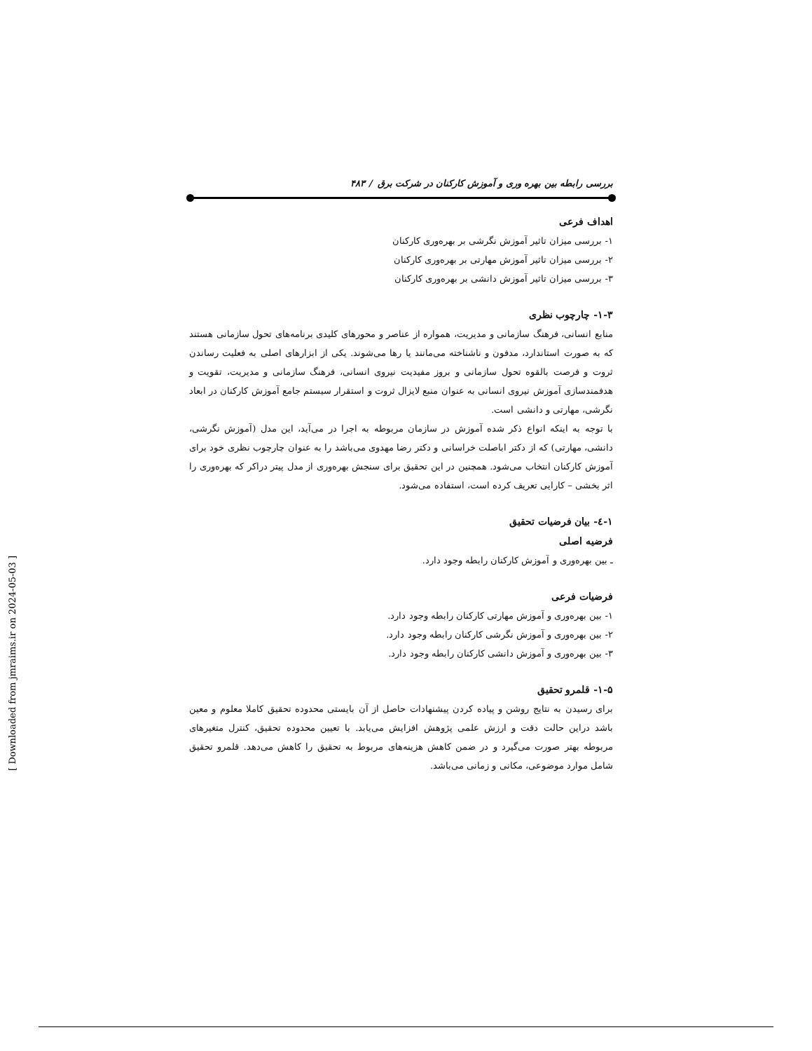بررسی رابطه بین بهره وری و آموزش کارکنان در شرکت برق / ۴۸۳
اهداف فرعی
۱- بررسی میزان تاثیر آموزش نگرشی بر بهره‌وری کارکنان
۲- بررسی میزان تاثیر آموزش مهارتی بر بهره‌وری کارکنان
۳- بررسی میزان تاثیر آموزش دانشی بر بهره‌وری کارکنان
۱-۳- چارچوب نظری
منابع انسانی، فرهنگ سازمانی و مدیریت، همواره از عناصر و محورهای کلیدی برنامه‌های تحول سازمانی هستند که به صورت استاندارد، مدفون و ناشناخته می‌مانند یا رها می‌شوند. یکی از ابزارهای اصلی به فعلیت رساندن ثروت و فرصت بالقوه تحول سازمانی و بروز مفیدیت نیروی انسانی، فرهنگ سازمانی و مدیریت، تقویت و هدفمندسازی آموزش نیروی انسانی به عنوان منبع لایزال ثروت و استقرار سیستم جامع آموزش کارکنان در ابعاد نگرشی، مهارتی و دانشی است.
با توجه به اینکه انواع ذکر شده آموزش در سازمان مربوطه به اجرا در می‌آید، این مدل (آموزش نگرشی، دانشی، مهارتی) که از دکتر اباصلت خراسانی و دکتر رضا مهدوی می‌باشد را به عنوان چارچوب نظری خود برای آموزش کارکنان انتخاب می‌شود. همچنین در این تحقیق برای سنجش بهره‌وری از مدل پیتر دراکر که بهره‌وری را اثر بخشی – کارایی تعریف کرده است، استفاده می‌شود.
۱-٤- بیان فرضیات تحقیق
فرضیه اصلی
ـ بین بهره‌وری و آموزش کارکنان رابطه وجود دارد.
فرضیات فرعی
۱- بین بهره‌وری و آموزش مهارتی کارکنان رابطه وجود دارد.
۲- بین بهره‌وری و آموزش نگرشی کارکنان رابطه وجود دارد.
۳- بین بهره‌وری و آموزش دانشی کارکنان رابطه وجود دارد.
۱-۵- قلمرو تحقیق
برای رسیدن به نتایج روشن و پیاده کردن پیشنهادات حاصل از آن بایستی محدوده تحقیق کاملا معلوم و معین باشد دراین حالت دقت و ارزش علمی پژوهش افزایش می‌یابد. با تعیین محدوده تحقیق، کنترل متغیرهای مربوطه بهتر صورت می‌گیرد و در ضمن کاهش هزینه‌های مربوط به تحقیق را کاهش می‌دهد. قلمرو تحقیق شامل موارد موضوعی، مکانی و زمانی می‌باشد.
[ Downloaded from jmraims.ir on 2024-05-03 ]